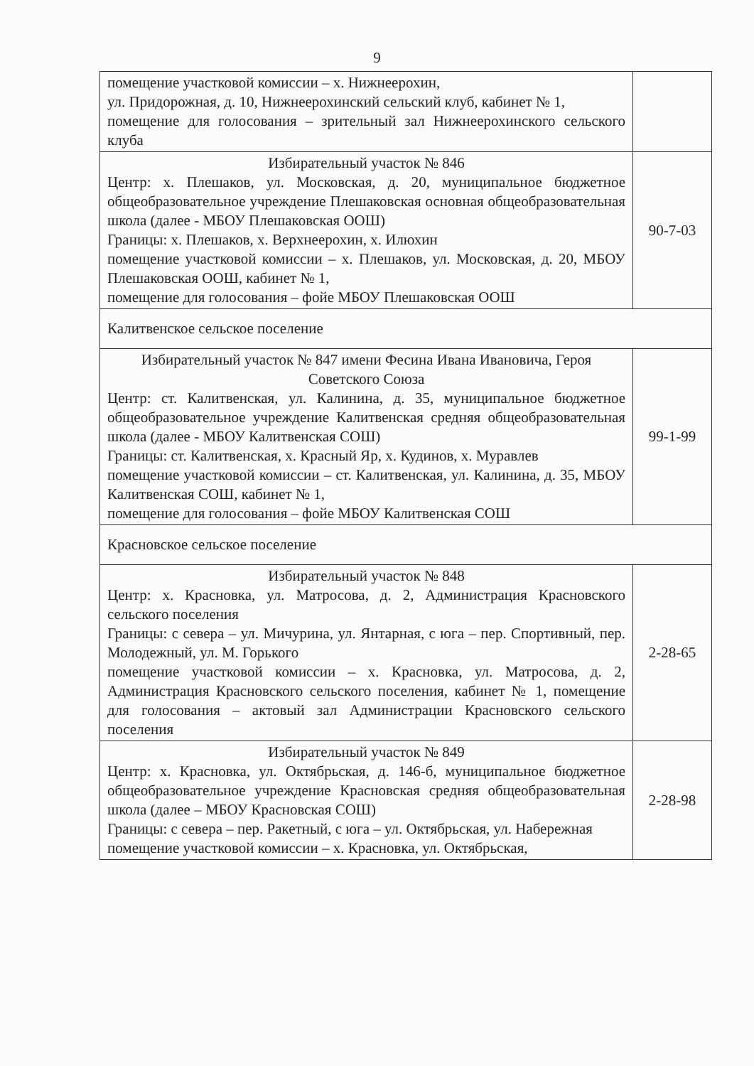9
| помещение участковой комиссии – х. Нижнеерохин, ул. Придорожная, д. 10, Нижнеерохинский сельский клуб, кабинет № 1, помещение для голосования – зрительный зал Нижнеерохинского сельского клуба | |
| Избирательный участок № 846 Центр: х. Плешаков, ул. Московская, д. 20, муниципальное бюджетное общеобразовательное учреждение Плешаковская основная общеобразовательная школа (далее - МБОУ Плешаковская ООШ) Границы: х. Плешаков, х. Верхнеерохин, х. Илюхин помещение участковой комиссии – х. Плешаков, ул. Московская, д. 20, МБОУ Плешаковская ООШ, кабинет № 1, помещение для голосования – фойе МБОУ Плешаковская ООШ | 90-7-03 |
| Калитвенское сельское поселение | |
| Избирательный участок № 847 имени Фесина Ивана Ивановича, Героя Советского Союза Центр: ст. Калитвенская, ул. Калинина, д. 35, муниципальное бюджетное общеобразовательное учреждение Калитвенская средняя общеобразовательная школа (далее - МБОУ Калитвенская СОШ) Границы: ст. Калитвенская, х. Красный Яр, х. Кудинов, х. Муравлев помещение участковой комиссии – ст. Калитвенская, ул. Калинина, д. 35, МБОУ Калитвенская СОШ, кабинет № 1, помещение для голосования – фойе МБОУ Калитвенская СОШ | 99-1-99 |
| Красновское сельское поселение | |
| Избирательный участок № 848 Центр: х. Красновка, ул. Матросова, д. 2, Администрация Красновского сельского поселения Границы: с севера – ул. Мичурина, ул. Янтарная, с юга – пер. Спортивный, пер. Молодежный, ул. М. Горького помещение участковой комиссии – х. Красновка, ул. Матросова, д. 2, Администрация Красновского сельского поселения, кабинет № 1, помещение для голосования – актовый зал Администрации Красновского сельского поселения | 2-28-65 |
| Избирательный участок № 849 Центр: х. Красновка, ул. Октябрьская, д. 146-б, муниципальное бюджетное общеобразовательное учреждение Красновская средняя общеобразовательная школа (далее – МБОУ Красновская СОШ) Границы: с севера – пер. Ракетный, с юга – ул. Октябрьская, ул. Набережная помещение участковой комиссии – х. Красновка, ул. Октябрьская, | 2-28-98 |